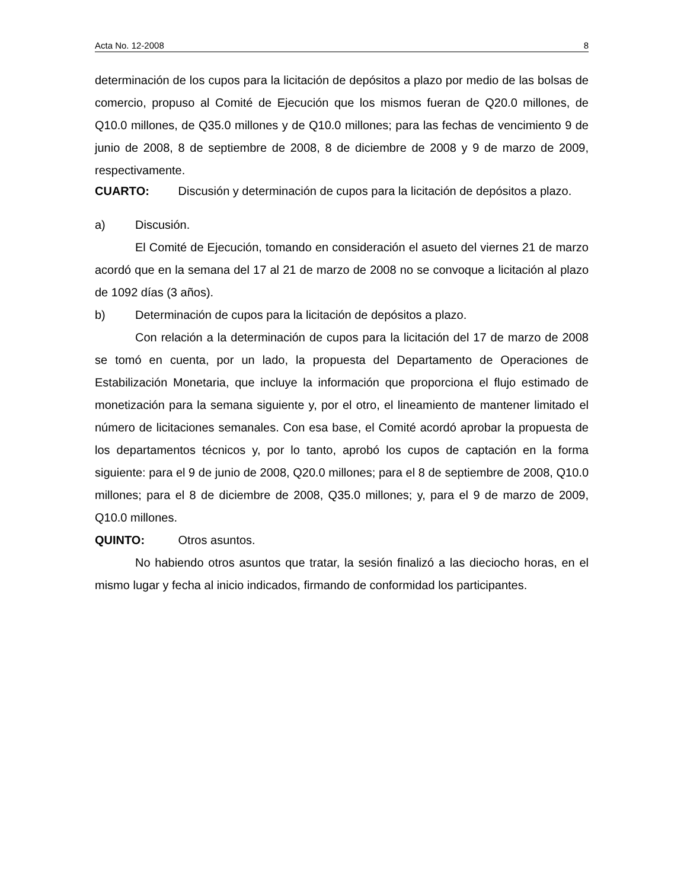Acta No. 12-2008 8
determinación de los cupos para la licitación de depósitos a plazo por medio de las bolsas de comercio, propuso al Comité de Ejecución que los mismos fueran de Q20.0 millones, de Q10.0 millones, de Q35.0 millones y de Q10.0 millones; para las fechas de vencimiento 9 de junio de 2008, 8 de septiembre de 2008, 8 de diciembre de 2008 y 9 de marzo de 2009, respectivamente.
CUARTO: Discusión y determinación de cupos para la licitación de depósitos a plazo.
a) Discusión.
El Comité de Ejecución, tomando en consideración el asueto del viernes 21 de marzo acordó que en la semana del 17 al 21 de marzo de 2008 no se convoque a licitación al plazo de 1092 días (3 años).
b) Determinación de cupos para la licitación de depósitos a plazo.
Con relación a la determinación de cupos para la licitación del 17 de marzo de 2008 se tomó en cuenta, por un lado, la propuesta del Departamento de Operaciones de Estabilización Monetaria, que incluye la información que proporciona el flujo estimado de monetización para la semana siguiente y, por el otro, el lineamiento de mantener limitado el número de licitaciones semanales. Con esa base, el Comité acordó aprobar la propuesta de los departamentos técnicos y, por lo tanto, aprobó los cupos de captación en la forma siguiente: para el 9 de junio de 2008, Q20.0 millones; para el 8 de septiembre de 2008, Q10.0 millones; para el 8 de diciembre de 2008, Q35.0 millones; y, para el 9 de marzo de 2009, Q10.0 millones.
QUINTO: Otros asuntos.
No habiendo otros asuntos que tratar, la sesión finalizó a las dieciocho horas, en el mismo lugar y fecha al inicio indicados, firmando de conformidad los participantes.